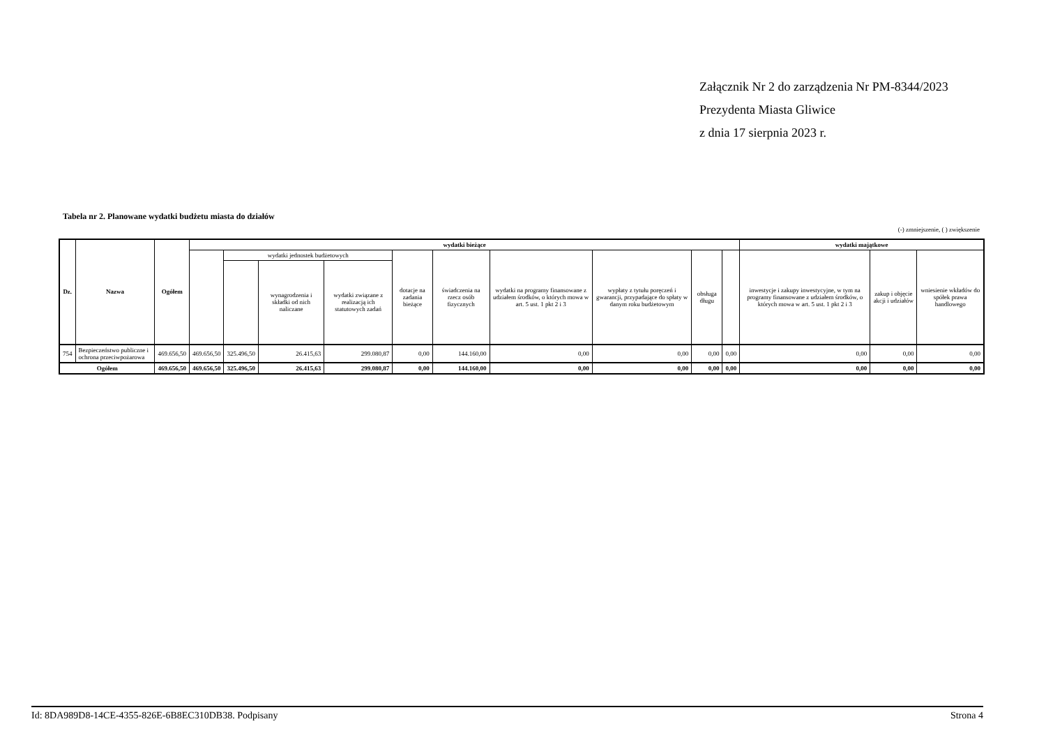Załącznik Nr 2 do zarządzenia Nr PM-8344/2023
Prezydenta Miasta Gliwice
z dnia 17 sierpnia 2023 r.
Tabela nr 2. Planowane wydatki budżetu miasta do działów
(-) zmniejszenie, ( ) zwiększenie
| Dz. | Nazwa | Ogółem | wydatki bieżące | | | | | | | | | | wydatki majątkowe | | |
| --- | --- | --- | --- | --- | --- | --- | --- | --- | --- | --- | --- | --- | --- | --- | --- |
| | | | | wydatki jednostek budżetowych | | | dotacje na zadania bieżące | świadczenia na rzecz osób fizycznych | wydatki na programy finansowane z udziałem środków, o których mowa w art. 5 ust. 1 pkt 2 i 3 | wypłaty z tytułu poręczeń i gwarancji, przypadające do spłaty w danym roku budżetowym | obsługa długu | | inwestycje i zakupy inwestycyjne, w tym na programy finansowane z udziałem środków, o których mowa w art. 5 ust. 1 pkt 2 i 3 | zakup i objęcie akcji i udziałów | wniesienie wkładów do spółek prawa handlowego |
| | | | | | wynagrodzenia i składki od nich naliczane | wydatki związane z realizacją ich statutowych zadań | | | | | | | | | |
| 754 | Bezpieczeństwo publiczne i ochrona przeciwpożarowa | 469.656,50 | 469.656,50 | 325.496,50 | 26.415,63 | 299.080,87 | 0,00 | 144.160,00 | 0,00 | 0,00 | 0,00 | 0,00 | 0,00 | 0,00 | 0,00 |
| Ogółem | | 469.656,50 | 469.656,50 | 325.496,50 | 26.415,63 | 299.080,87 | 0,00 | 144.160,00 | 0,00 | 0,00 | 0,00 | 0,00 | 0,00 | 0,00 | 0,00 |
Id: 8DA989D8-14CE-4355-826E-6B8EC310DB38. Podpisany Strona 4